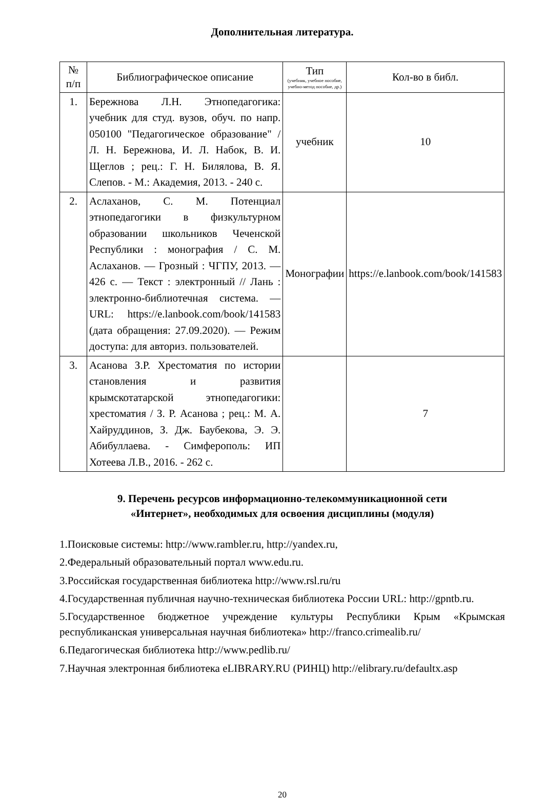Дополнительная литература.
| № п/п | Библиографическое описание | Тип (учебник, учебное пособие, учебно-метод пособие, др.) | Кол-во в библ. |
| --- | --- | --- | --- |
| 1. | Бережнова Л.Н. Этнопедагогика: учебник для студ. вузов, обуч. по напр. 050100 "Педагогическое образование" / Л. Н. Бережнова, И. Л. Набок, В. И. Щеглов ; рец.: Г. Н. Билялова, В. Я. Слепов. - М.: Академия, 2013. - 240 с. | учебник | 10 |
| 2. | Аслаханов, С. М. Потенциал этнопедагогики в физкультурном образовании школьников Чеченской Республики : монография / С. М. Аслаханов. — Грозный : ЧГПУ, 2013. — 426 с. — Текст : электронный // Лань : электронно-библиотечная система. — URL: https://e.lanbook.com/book/141583 (дата обращения: 27.09.2020). — Режим доступа: для авториз. пользователей. | Монографии | https://e.lanbook.com/book/141583 |
| 3. | Асанова З.Р. Хрестоматия по истории становления и развития крымскотатарской этнопедагогики: хрестоматия / З. Р. Асанова ; рец.: М. А. Хайруддинов, З. Дж. Баубекова, Э. Э. Абибуллаева. - Симферополь: ИП Хотеева Л.В., 2016. - 262 с. | | 7 |
9. Перечень ресурсов информационно-телекоммуникационной сети
«Интернет», необходимых для освоения дисциплины (модуля)
1.Поисковые системы: http://www.rambler.ru, http://yandex.ru,
2.Федеральный образовательный портал www.edu.ru.
3.Российская государственная библиотека http://www.rsl.ru/ru
4.Государственная публичная научно-техническая библиотека России URL: http://gpntb.ru.
5.Государственное бюджетное учреждение культуры Республики Крым «Крымская республиканская универсальная научная библиотека» http://franco.crimealib.ru/
6.Педагогическая библиотека http://www.pedlib.ru/
7.Научная электронная библиотека eLIBRARY.RU (РИНЦ) http://elibrary.ru/defaultx.asp
20